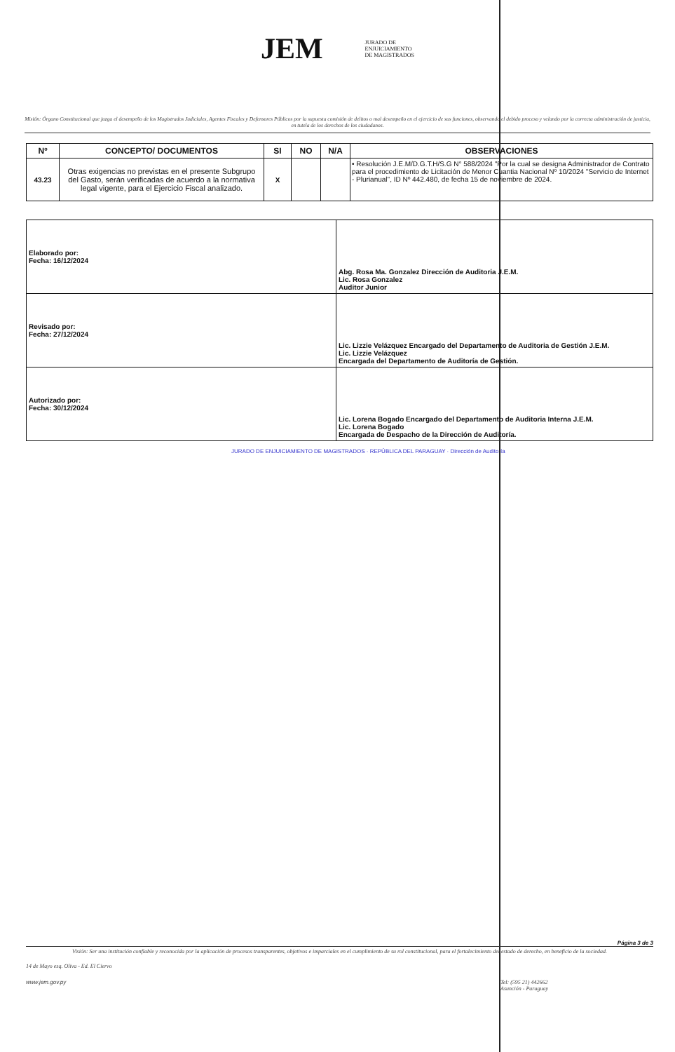JEM JURADO DE
ENJUICIAMIENTO
DE MAGISTRADOS
Misión: Órgano Constitucional que juzga el desempeño de los Magistrados Judiciales, Agentes Fiscales y Defensores Públicos por la supuesta comisión de delitos o mal desempeño en el ejercicio de sus funciones, observando el debido proceso y velando por la correcta administración de justicia, en tutela de los derechos de los ciudadanos.
| Nº | CONCEPTO/ DOCUMENTOS | SI | NO | N/A | OBSERVACIONES |
| --- | --- | --- | --- | --- | --- |
| 43.23 | Otras exigencias no previstas en el presente Subgrupo del Gasto, serán verificadas de acuerdo a la normativa legal vigente, para el Ejercicio Fiscal analizado. | X | | | • Resolución J.E.M/D.G.T.H/S.G N° 588/2024 "Por la cual se designa Administrador de Contrato para el procedimiento de Licitación de Menor Cuantia Nacional Nº 10/2024 "Servicio de Internet - Plurianual", ID Nº 442.480, de fecha 15 de noviembre de 2024. |
| Elaborado por: Fecha: 16/12/2024 | Abg. Rosa Ma. Gonzalez Dirección de Auditoria J.E.M. Lic. Rosa Gonzalez Auditor Junior |
| Revisado por: Fecha: 27/12/2024 | Lic. Lizzie Velázquez Encargado del Departamento de Auditoria de Gestión J.E.M. Lic. Lizzie Velázquez Encargada del Departamento de Auditoría de Gestión. |
| Autorizado por: Fecha: 30/12/2024 | Lic. Lorena Bogado Encargado del Departamento de Auditoria Interna J.E.M. Lic. Lorena Bogado Encargada de Despacho de la Dirección de Auditoría. |
JURADO DE ENJUICIAMIENTO DE MAGISTRADOS · REPÚBLICA DEL PARAGUAY · Dirección de Auditoría
Página 3 de 3
Visión: Ser una institución confiable y reconocida por la aplicación de procesos transparentes, objetivos e imparciales en el cumplimiento de su rol constitucional, para el fortalecimiento del estado de derecho, en beneficio de la sociedad.
14 de Mayo esq. Oliva - Ed. El Ciervo
www.jem.gov.py Tel: (595 21) 442662
Asunción - Paraguay